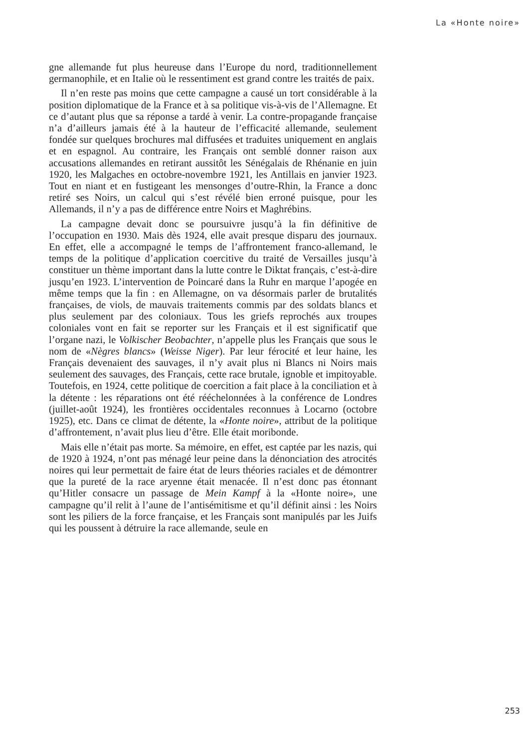La «Honte noire»
gne allemande fut plus heureuse dans l’Europe du nord, traditionnellement germanophile, et en Italie où le ressentiment est grand contre les traités de paix.
Il n’en reste pas moins que cette campagne a causé un tort considérable à la position diplomatique de la France et à sa politique vis-à-vis de l’Allemagne. Et ce d’autant plus que sa réponse a tardé à venir. La contre-propagande française n’a d’ailleurs jamais été à la hauteur de l’efficacité allemande, seulement fondée sur quelques brochures mal diffusées et traduites uniquement en anglais et en espagnol. Au contraire, les Français ont semblé donner raison aux accusations allemandes en retirant aussitôt les Sénégalais de Rhénanie en juin 1920, les Malgaches en octobre-novembre 1921, les Antillais en janvier 1923. Tout en niant et en fustigeant les mensonges d’outre-Rhin, la France a donc retiré ses Noirs, un calcul qui s’est révélé bien erroné puisque, pour les Allemands, il n’y a pas de différence entre Noirs et Maghrébins.
La campagne devait donc se poursuivre jusqu’à la fin définitive de l’occupation en 1930. Mais dès 1924, elle avait presque disparu des journaux. En effet, elle a accompagné le temps de l’affrontement franco-allemand, le temps de la politique d’application coercitive du traité de Versailles jusqu’à constituer un thème important dans la lutte contre le Diktat français, c’est-à-dire jusqu’en 1923. L’intervention de Poincaré dans la Ruhr en marque l’apogée en même temps que la fin : en Allemagne, on va désormais parler de brutalités françaises, de viols, de mauvais traitements commis par des soldats blancs et plus seulement par des coloniaux. Tous les griefs reprochés aux troupes coloniales vont en fait se reporter sur les Français et il est significatif que l’organe nazi, le Volkischer Beobachter, n’appelle plus les Français que sous le nom de «Nègres blancs» (Weisse Niger). Par leur férocité et leur haine, les Français devenaient des sauvages, il n’y avait plus ni Blancs ni Noirs mais seulement des sauvages, des Français, cette race brutale, ignoble et impitoyable. Toutefois, en 1924, cette politique de coercition a fait place à la conciliation et à la détente : les réparations ont été rééchelonnées à la conférence de Londres (juillet-août 1924), les frontières occidentales reconnues à Locarno (octobre 1925), etc. Dans ce climat de détente, la «Honte noire», attribut de la politique d’affrontement, n’avait plus lieu d’être. Elle était moribonde.
Mais elle n’était pas morte. Sa mémoire, en effet, est captée par les nazis, qui de 1920 à 1924, n’ont pas ménagé leur peine dans la dénonciation des atrocités noires qui leur permettait de faire état de leurs théories raciales et de démontrer que la pureté de la race aryenne était menacée. Il n’est donc pas étonnant qu’Hitler consacre un passage de Mein Kampf à la «Honte noire», une campagne qu’il relit à l’aune de l’antisémitisme et qu’il définit ainsi : les Noirs sont les piliers de la force française, et les Français sont manipulés par les Juifs qui les poussent à détruire la race allemande, seule en
253